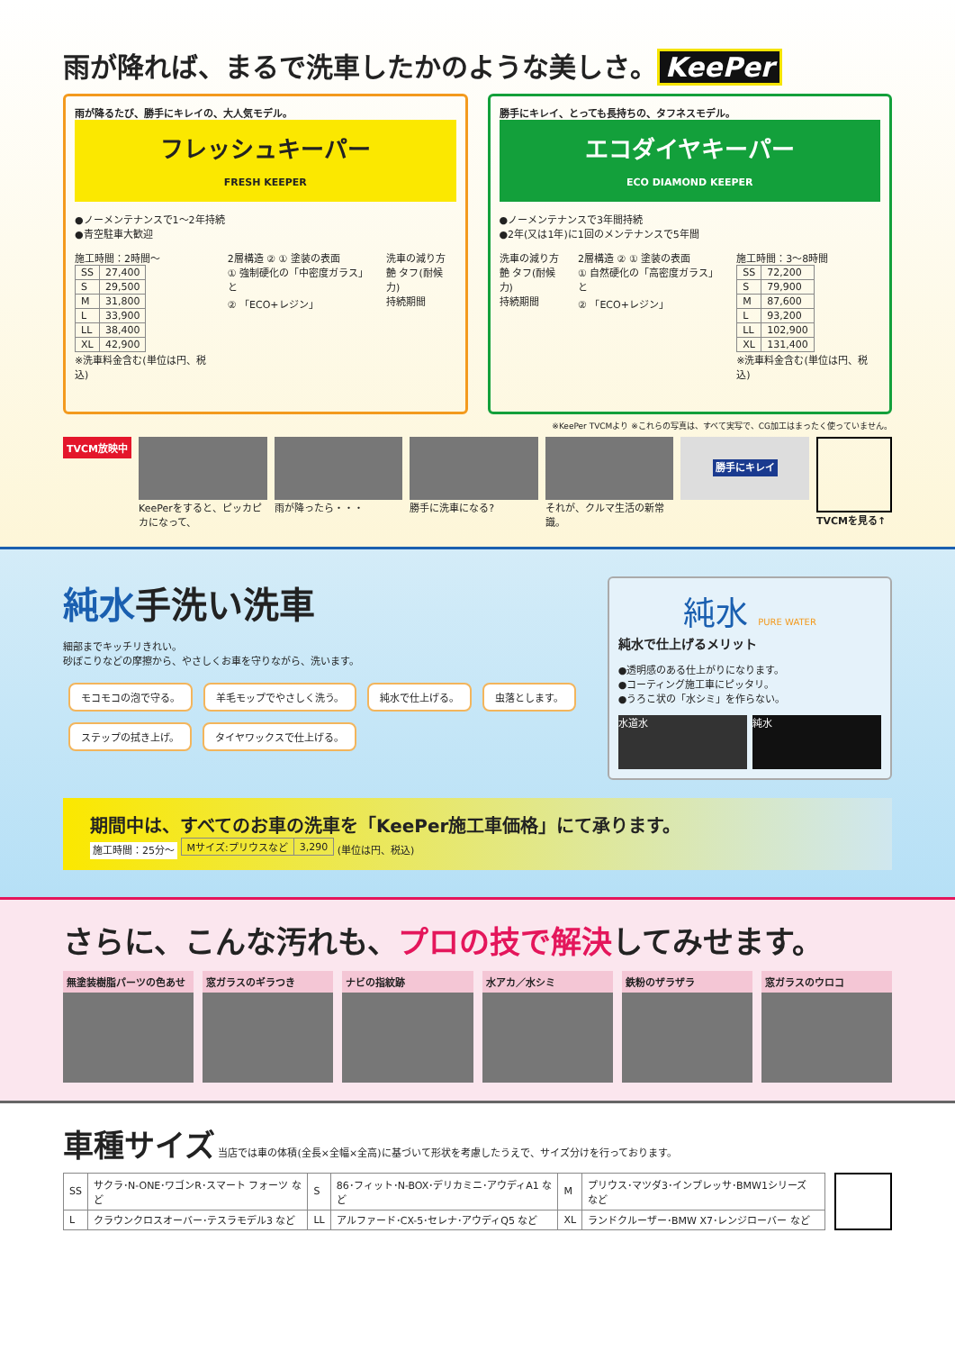雨が降れば、まるで洗車したかのような美しさ。 KeePer
雨が降るたび、勝手にキレイの、大人気モデル。
フレッシュキーパー
FRESH KEEPER
●ノーメンテナンスで1～2年持続
●青空駐車大歓迎
施工時間：2時間～
| SS | 27,400 |
| S | 29,500 |
| M | 31,800 |
| L | 33,900 |
| LL | 38,400 |
| XL | 42,900 |
※洗車料金含む(単位は円、税込)
2層構造 ② ① 塗装の表面
① 強制硬化の「中密度ガラス」と
② 「ECO+レジン」
洗車の減り方
艶 タフ(耐候力)
持続期間
勝手にキレイ、とっても長持ちの、タフネスモデル。
エコダイヤキーパー
ECO DIAMOND KEEPER
●ノーメンテナンスで3年間持続
●2年(又は1年)に1回のメンテナンスで5年間
洗車の減り方
艶 タフ(耐候力)
持続期間
2層構造 ② ① 塗装の表面
① 自然硬化の「高密度ガラス」と
② 「ECO+レジン」
施工時間：3～8時間
| SS | 72,200 |
| S | 79,900 |
| M | 87,600 |
| L | 93,200 |
| LL | 102,900 |
| XL | 131,400 |
※洗車料金含む(単位は円、税込)
※KeePer TVCMより ※これらの写真は、すべて実写で、CG加工はまったく使っていません。
TVCM放映中
KeePerをすると、ピッカピカになって、
雨が降ったら・・・ 勝手に洗車になる? それが、クルマ生活の新常識。
勝手にキレイ
TVCMを見る↑
純水手洗い洗車
細部までキッチリきれい。
砂ぼこりなどの摩擦から、やさしくお車を守りながら、洗います。
モコモコの泡で守る。 羊毛モップでやさしく洗う。 純水で仕上げる。 虫落とします。 ステップの拭き上げ。 タイヤワックスで仕上げる。
純水 PURE WATER
純水で仕上げるメリット
●透明感のある仕上がりになります。
●コーティング施工車にピッタリ。
●うろこ状の「水シミ」を作らない。
水道水 純水
期間中は、すべてのお車の洗車を「KeePer施工車価格」にて承ります。
施工時間：25分～
| Mサイズ:プリウスなど | 3,290 |
(単位は円、税込)
さらに、こんな汚れも、プロの技で解決してみせます。
無塗装樹脂パーツの色あせ 窓ガラスのギラつき ナビの指紋跡 水アカ／水シミ 鉄粉のザラザラ 窓ガラスのウロコ
車種サイズ
当店では車の体積(全長×全幅×全高)に基づいて形状を考慮したうえで、サイズ分けを行っております。
| SS | サクラ･N-ONE･ワゴンR･スマート フォーツ など | S | 86･フィット･N-BOX･デリカミニ･アウディA1 など | M | プリウス･マツダ3･インプレッサ･BMW1シリーズ など |
| L | クラウンクロスオーバー･テスラモデル3 など | LL | アルファード･CX-5･セレナ･アウディQ5 など | XL | ランドクルーザー･BMW X7･レンジローバー など |